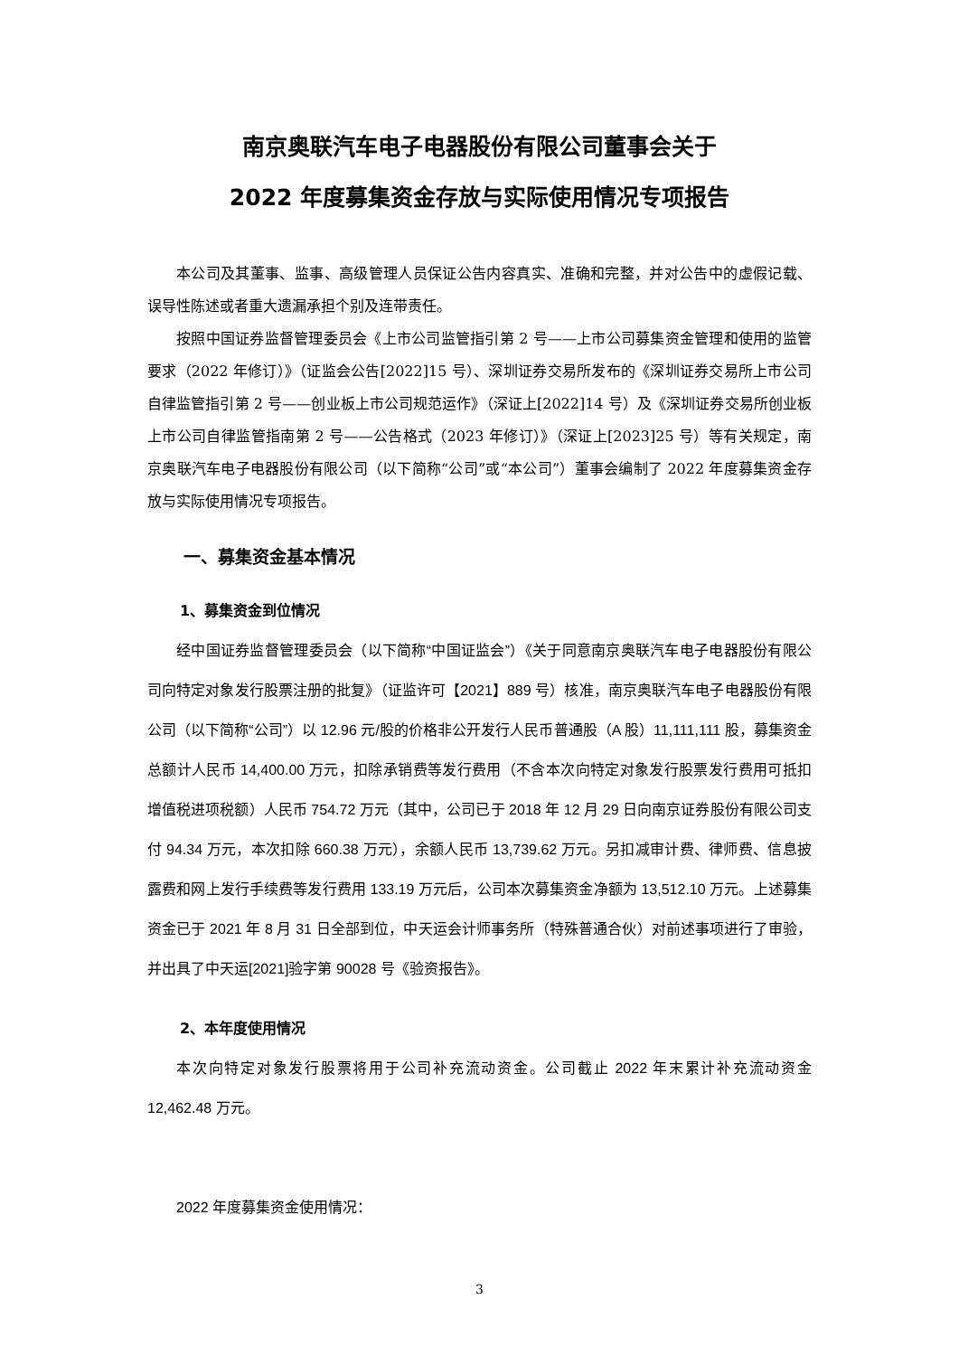南京奥联汽车电子电器股份有限公司董事会关于
2022 年度募集资金存放与实际使用情况专项报告
本公司及其董事、监事、高级管理人员保证公告内容真实、准确和完整，并对公告中的虚假记载、误导性陈述或者重大遗漏承担个别及连带责任。
按照中国证券监督管理委员会《上市公司监管指引第 2 号——上市公司募集资金管理和使用的监管要求（2022 年修订）》（证监会公告[2022]15 号）、深圳证券交易所发布的《深圳证券交易所上市公司自律监管指引第 2 号——创业板上市公司规范运作》（深证上[2022]14 号）及《深圳证券交易所创业板上市公司自律监管指南第 2 号——公告格式（2023 年修订）》（深证上[2023]25 号）等有关规定，南京奥联汽车电子电器股份有限公司（以下简称“公司”或“本公司”）董事会编制了 2022 年度募集资金存放与实际使用情况专项报告。
一、募集资金基本情况
1、募集资金到位情况
经中国证券监督管理委员会（以下简称“中国证监会”）《关于同意南京奥联汽车电子电器股份有限公司向特定对象发行股票注册的批复》（证监许可【2021】889 号）核准，南京奥联汽车电子电器股份有限公司（以下简称“公司”）以 12.96 元/股的价格非公开发行人民币普通股（A 股）11,111,111 股，募集资金总额计人民币 14,400.00 万元，扣除承销费等发行费用（不含本次向特定对象发行股票发行费用可抵扣增值税进项税额）人民币 754.72 万元（其中，公司已于 2018 年 12 月 29 日向南京证券股份有限公司支付 94.34 万元，本次扣除 660.38 万元），余额人民币 13,739.62 万元。另扣减审计费、律师费、信息披露费和网上发行手续费等发行费用 133.19 万元后，公司本次募集资金净额为 13,512.10 万元。上述募集资金已于 2021 年 8 月 31 日全部到位，中天运会计师事务所（特殊普通合伙）对前述事项进行了审验，并出具了中天运[2021]验字第 90028 号《验资报告》。
2、本年度使用情况
本次向特定对象发行股票将用于公司补充流动资金。公司截止 2022 年末累计补充流动资金 12,462.48 万元。
2022 年度募集资金使用情况：
3